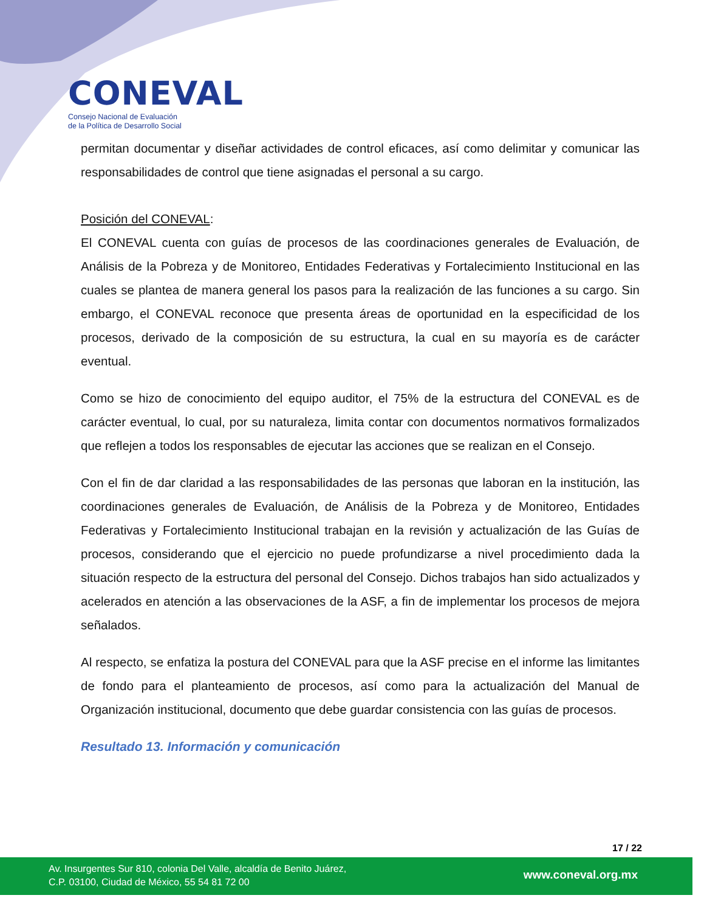CONEVAL
Consejo Nacional de Evaluación
de la Política de Desarrollo Social
permitan documentar y diseñar actividades de control eficaces, así como delimitar y comunicar las responsabilidades de control que tiene asignadas el personal a su cargo.
Posición del CONEVAL:
El CONEVAL cuenta con guías de procesos de las coordinaciones generales de Evaluación, de Análisis de la Pobreza y de Monitoreo, Entidades Federativas y Fortalecimiento Institucional en las cuales se plantea de manera general los pasos para la realización de las funciones a su cargo. Sin embargo, el CONEVAL reconoce que presenta áreas de oportunidad en la especificidad de los procesos, derivado de la composición de su estructura, la cual en su mayoría es de carácter eventual.
Como se hizo de conocimiento del equipo auditor, el 75% de la estructura del CONEVAL es de carácter eventual, lo cual, por su naturaleza, limita contar con documentos normativos formalizados que reflejen a todos los responsables de ejecutar las acciones que se realizan en el Consejo.
Con el fin de dar claridad a las responsabilidades de las personas que laboran en la institución, las coordinaciones generales de Evaluación, de Análisis de la Pobreza y de Monitoreo, Entidades Federativas y Fortalecimiento Institucional trabajan en la revisión y actualización de las Guías de procesos, considerando que el ejercicio no puede profundizarse a nivel procedimiento dada la situación respecto de la estructura del personal del Consejo. Dichos trabajos han sido actualizados y acelerados en atención a las observaciones de la ASF, a fin de implementar los procesos de mejora señalados.
Al respecto, se enfatiza la postura del CONEVAL para que la ASF precise en el informe las limitantes de fondo para el planteamiento de procesos, así como para la actualización del Manual de Organización institucional, documento que debe guardar consistencia con las guías de procesos.
Resultado 13. Información y comunicación
17 / 22
Av. Insurgentes Sur 810, colonia Del Valle, alcaldía de Benito Juárez,
C.P. 03100, Ciudad de México, 55 54 81 72 00
www.coneval.org.mx